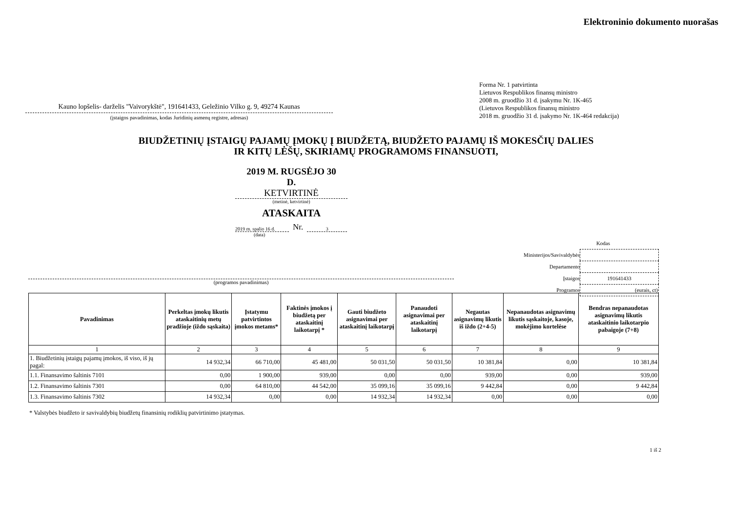Elektroninio dokumento nuorašas
Kauno lopšelis- darželis "Vaivorykštė", 191641433, Geležinio Vilko g. 9, 49274 Kaunas
(įstaigos pavadinimas, kodas Juridinių asmenų registre, adresas)
Forma Nr. 1 patvirtinta
Lietuvos Respublikos finansų ministro
2008 m. gruodžio 31 d. įsakymu Nr. 1K-465
(Lietuvos Respublikos finansų ministro
2018 m. gruodžio 31 d. įsakymo Nr. 1K-464 redakcija)
BIUDŽETINIŲ ĮSTAIGŲ PAJAMŲ ĮMOKŲ Į BIUDŽETĄ, BIUDŽETO PAJAMŲ IŠ MOKESČIŲ DALIES
IR KITŲ LĖŠŲ, SKIRIAMŲ PROGRAMOMS FINANSUOTI,
2019 M. RUGSĖJO 30
D.
KETVIRTINĖ
(metinė, ketvirtinė)
ATASKAITA
2019 m. spalio 16 d. Nr. 3
(data)
Kodas
Ministerijos/Savivaldybės
Departamento
Įstaigos 191641433
Programos
(programos pavadinimas)
(eurais, ct)
| Pavadinimas | Perkeltas įmokų likutis ataskaitinių metų pradžioje (iždo sąskaita) | Įstatymu patvirtintos įmokos metams* | Faktinės įmokos į biudžetą per ataskaitinį laikotarpį * | Gauti biudžeto asignavimai per ataskaitinį laikotarpį | Panaudoti asignavimai per ataskaitinį laikotarpį | Negautas asignavimų likutis iš iždo (2+4-5) | Nepanaudotas asignavimų likutis sąskaitoje, kasoje, mokėjimo kortelėse | Bendras nepanaudotas asignavimų likutis ataskaitinio laikotarpio pabaigoje (7+8) |
| --- | --- | --- | --- | --- | --- | --- | --- | --- |
| 1 | 2 | 3 | 4 | 5 | 6 | 7 | 8 | 9 |
| 1. Biudžetinių įstaigų pajamų įmokos, iš viso, iš jų pagal: | 14 932,34 | 66 710,00 | 45 481,00 | 50 031,50 | 50 031,50 | 10 381,84 | 0,00 | 10 381,84 |
| 1.1. Finansavimo šaltinis 7101 | 0,00 | 1 900,00 | 939,00 | 0,00 | 0,00 | 939,00 | 0,00 | 939,00 |
| 1.2. Finansavimo šaltinis 7301 | 0,00 | 64 810,00 | 44 542,00 | 35 099,16 | 35 099,16 | 9 442,84 | 0,00 | 9 442,84 |
| 1.3. Finansavimo šaltinis 7302 | 14 932,34 | 0,00 | 0,00 | 14 932,34 | 14 932,34 | 0,00 | 0,00 | 0,00 |
* Valstybės biudžeto ir savivaldybių biudžetų finansinių rodiklių patvirtinimo įstatymas.
1 iš 2